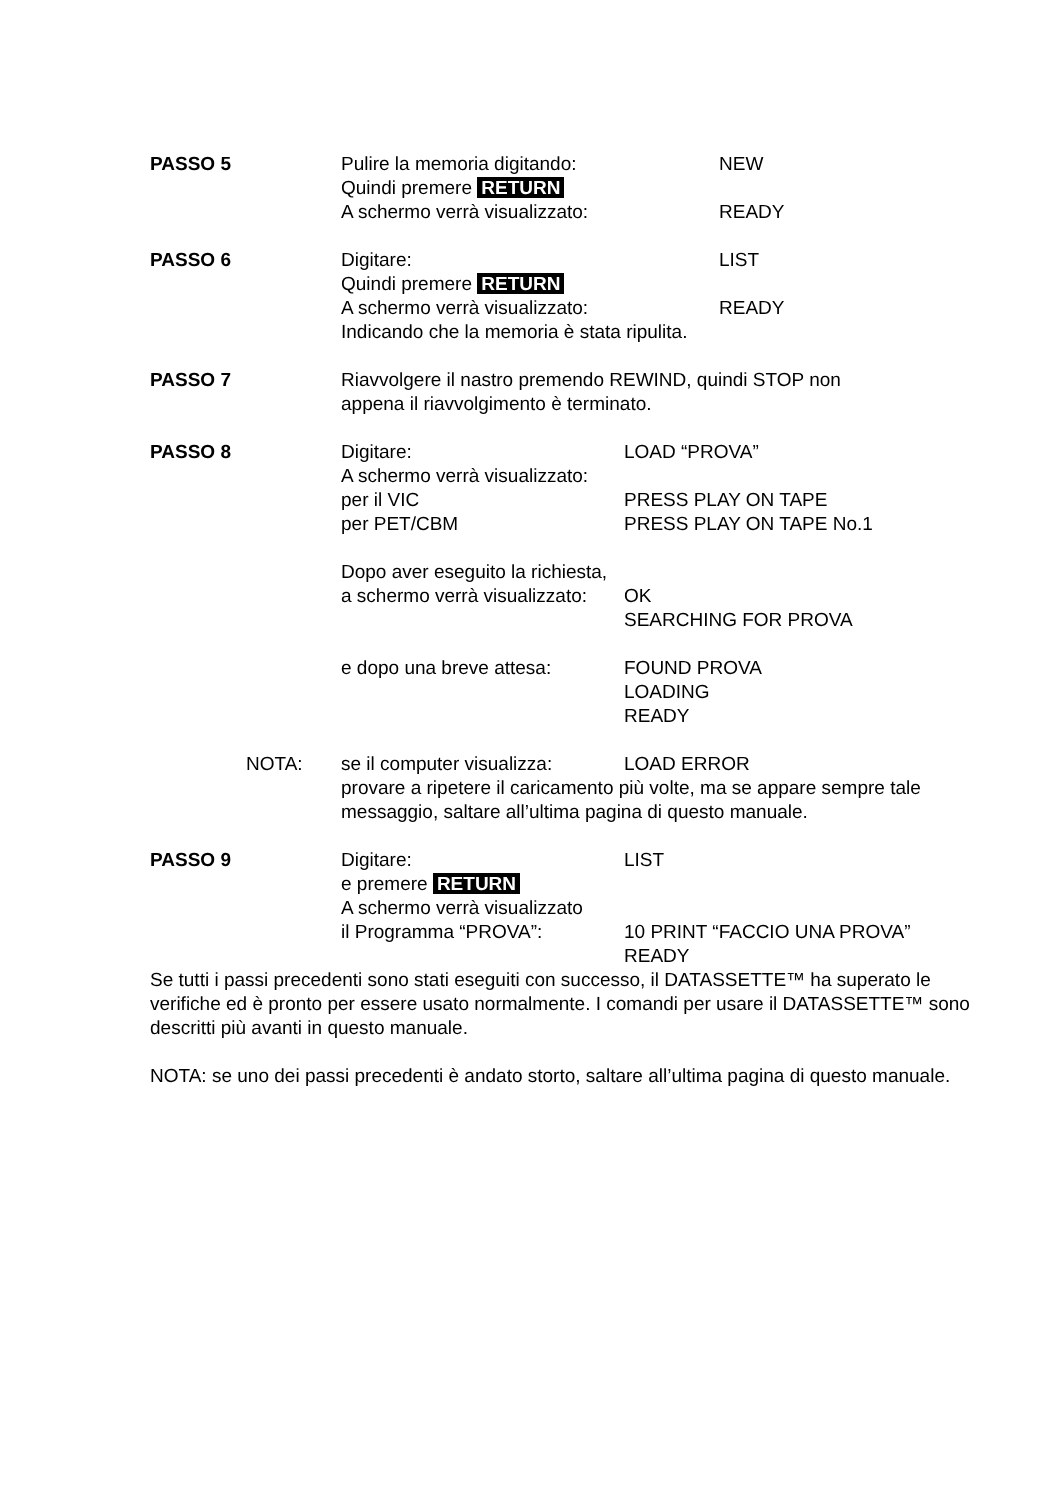PASSO 5 Pulire la memoria digitando: NEW
Quindi premere RETURN
A schermo verrà visualizzato: READY
PASSO 6 Digitare: LIST
Quindi premere RETURN
A schermo verrà visualizzato: READY
Indicando che la memoria è stata ripulita.
PASSO 7 Riavvolgere il nastro premendo REWIND, quindi STOP non
appena il riavvolgimento è terminato.
PASSO 8 Digitare: LOAD “PROVA”
A schermo verrà visualizzato:
per il VIC PRESS PLAY ON TAPE
per PET/CBM PRESS PLAY ON TAPE No.1
Dopo aver eseguito la richiesta,
a schermo verrà visualizzato:
OK
SEARCHING FOR PROVA
e dopo una breve attesa: FOUND PROVA
LOADING
READY
NOTA: se il computer visualizza:
LOAD ERROR
provare a ripetere il caricamento più volte, ma se appare sempre tale messaggio, saltare all’ultima pagina di questo manuale.
PASSO 9 Digitare: LIST
e premere RETURN
A schermo verrà visualizzato
il Programma “PROVA”: 10 PRINT “FACCIO UNA PROVA”
READY
Se tutti i passi precedenti sono stati eseguiti con successo, il DATASSETTE™ ha superato le verifiche ed è pronto per essere usato normalmente. I comandi per usare il DATASSETTE™ sono descritti più avanti in questo manuale.
NOTA: se uno dei passi precedenti è andato storto, saltare all’ultima pagina di questo manuale.